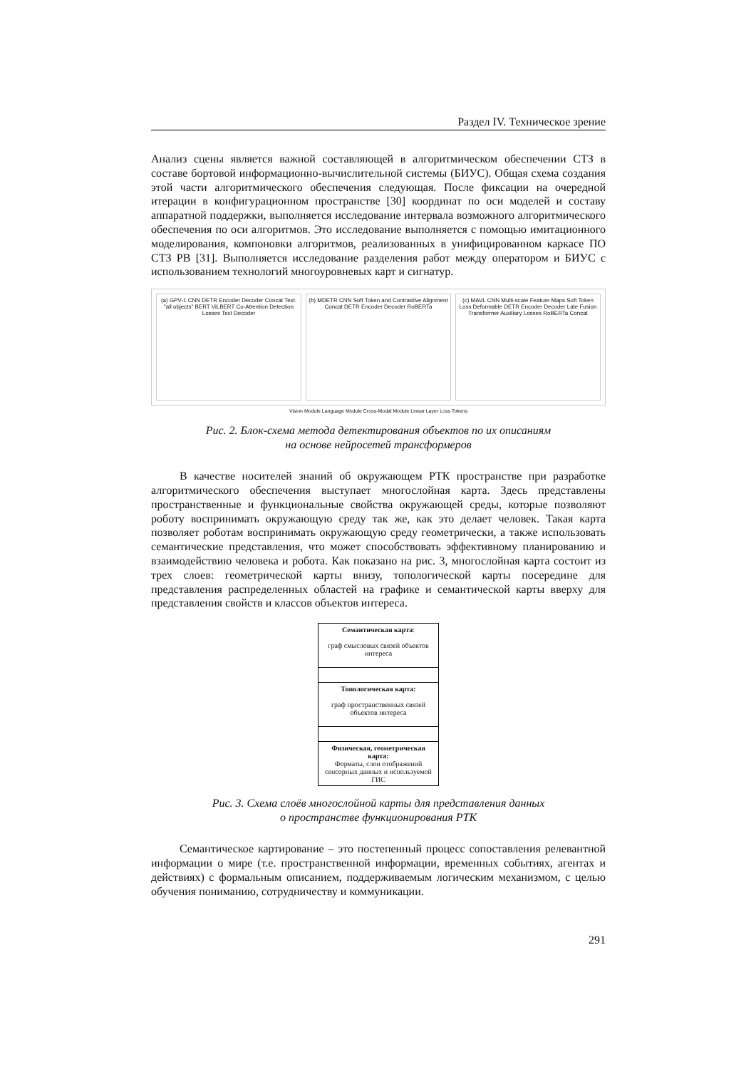Раздел IV. Техническое зрение
Анализ сцены является важной составляющей в алгоритмическом обеспечении СТЗ в составе бортовой информационно-вычислительной системы (БИУС). Общая схема создания этой части алгоритмического обеспечения следующая. После фиксации на очередной итерации в конфигурационном пространстве [30] координат по оси моделей и составу аппаратной поддержки, выполняется исследование интервала возможного алгоритмического обеспечения по оси алгоритмов. Это исследование выполняется с помощью имитационного моделирования, компоновки алгоритмов, реализованных в унифицированном каркасе ПО СТЗ РВ [31]. Выполняется исследование разделения работ между оператором и БИУС с использованием технологий многоуровневых карт и сигнатур.
(a) GPV-1 CNN DETR Encoder Decoder Concat Text: "all objects" BERT ViLBERT Co-Attention Detection Losses Text Decoder
(b) MDETR CNN Soft Token and Contrastive Alignment Concat DETR Encoder Decoder RoBERTa
(c) MAVL CNN Multi-scale Feature Maps Soft Token Loss Deformable DETR Encoder Decoder Late Fusion Transformer Auxiliary Losses RoBERTa Concat
Vision Module Language Module Cross-Modal Module Linear Layer Loss Tokens
Рис. 2. Блок-схема метода детектирования объектов по их описаниям
на основе нейросетей трансформеров
В качестве носителей знаний об окружающем РТК пространстве при разработке алгоритмического обеспечения выступает многослойная карта. Здесь представлены пространственные и функциональные свойства окружающей среды, которые позволяют роботу воспринимать окружающую среду так же, как это делает человек. Такая карта позволяет роботам воспринимать окружающую среду геометрически, а также использовать семантические представления, что может способствовать эффективному планированию и взаимодействию человека и робота. Как показано на рис. 3, многослойная карта состоит из трех слоев: геометрической карты внизу, топологической карты посередине для представления распределенных областей на графике и семантической карты вверху для представления свойств и классов объектов интереса.
Семантическая карта:
граф смысловых связей объектов интереса
Топологическая карта:
граф пространственных связей объектов интереса
Физическая, геометрическая карта:
Форматы, слои отображений сенсорных данных и используемой ГИС
Рис. 3. Схема слоёв многослойной карты для представления данных
о пространстве функционирования РТК
Семантическое картирование – это постепенный процесс сопоставления релевантной информации о мире (т.е. пространственной информации, временных событиях, агентах и действиях) с формальным описанием, поддерживаемым логическим механизмом, с целью обучения пониманию, сотрудничеству и коммуникации.
291